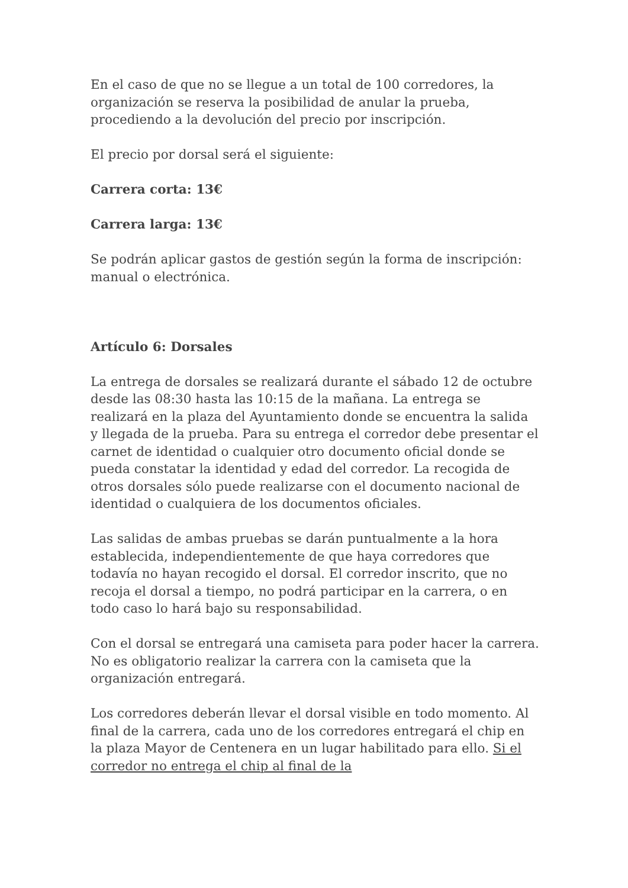En el caso de que no se llegue a un total de 100 corredores, la organización se reserva la posibilidad de anular la prueba, procediendo a la devolución del precio por inscripción.
El precio por dorsal será el siguiente:
Carrera corta: 13€
Carrera larga: 13€
Se podrán aplicar gastos de gestión según la forma de inscripción: manual o electrónica.
Artículo 6: Dorsales
La entrega de dorsales se realizará durante el sábado 12 de octubre desde las 08:30 hasta las 10:15 de la mañana. La entrega se realizará en la plaza del Ayuntamiento donde se encuentra la salida y llegada de la prueba. Para su entrega el corredor debe presentar el carnet de identidad o cualquier otro documento oficial donde se pueda constatar la identidad y edad del corredor. La recogida de otros dorsales sólo puede realizarse con el documento nacional de identidad o cualquiera de los documentos oficiales.
Las salidas de ambas pruebas se darán puntualmente a la hora establecida, independientemente de que haya corredores que todavía no hayan recogido el dorsal. El corredor inscrito, que no recoja el dorsal a tiempo, no podrá participar en la carrera, o en todo caso lo hará bajo su responsabilidad.
Con el dorsal se entregará una camiseta para poder hacer la carrera. No es obligatorio realizar la carrera con la camiseta que la organización entregará.
Los corredores deberán llevar el dorsal visible en todo momento. Al final de la carrera, cada uno de los corredores entregará el chip en la plaza Mayor de Centenera en un lugar habilitado para ello. Si el corredor no entrega el chip al final de la